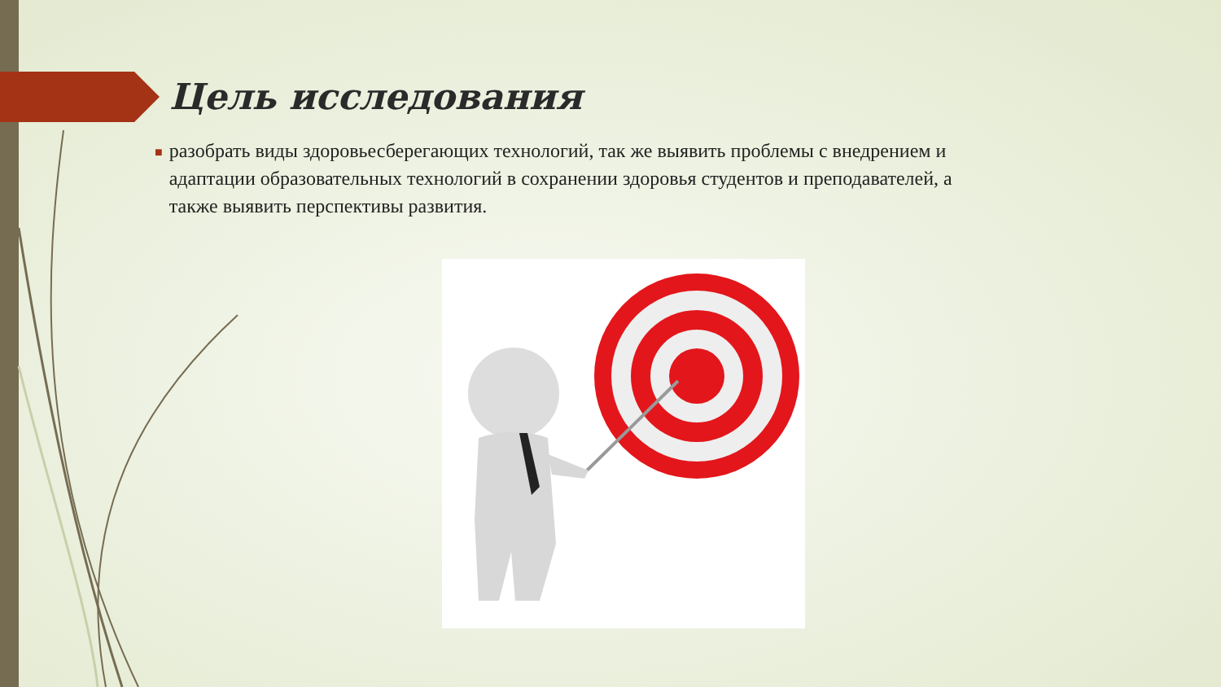Цель исследования
■
разобрать виды здоровьесберегающих технологий, так же выявить проблемы с внедрением и адаптации образовательных технологий в сохранении здоровья студентов и преподавателей, а также выявить перспективы развития.